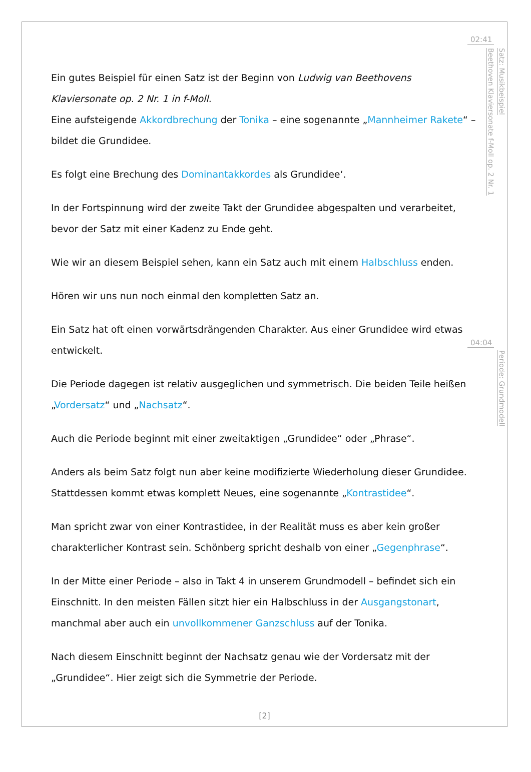Ein gutes Beispiel für einen Satz ist der Beginn von Ludwig van Beethovens Klaviersonate op. 2 Nr. 1 in f-Moll.
Eine aufsteigende Akkordbrechung der Tonika – eine sogenannte „Mannheimer Rakete“ – bildet die Grundidee.
Es folgt eine Brechung des Dominantakkordes als Grundidee‘.
In der Fortspinnung wird der zweite Takt der Grundidee abgespalten und verarbeitet, bevor der Satz mit einer Kadenz zu Ende geht.
Wie wir an diesem Beispiel sehen, kann ein Satz auch mit einem Halbschluss enden.
Hören wir uns nun noch einmal den kompletten Satz an.
Ein Satz hat oft einen vorwärtsdrängenden Charakter. Aus einer Grundidee wird etwas entwickelt.
Die Periode dagegen ist relativ ausgeglichen und symmetrisch. Die beiden Teile heißen „Vordersatz“ und „Nachsatz“.
Auch die Periode beginnt mit einer zweitaktigen „Grundidee“ oder „Phrase“.
Anders als beim Satz folgt nun aber keine modifizierte Wiederholung dieser Grundidee. Stattdessen kommt etwas komplett Neues, eine sogenannte „Kontrastidee“.
Man spricht zwar von einer Kontrastidee, in der Realität muss es aber kein großer charakterlicher Kontrast sein. Schönberg spricht deshalb von einer „Gegenphrase“.
In der Mitte einer Periode – also in Takt 4 in unserem Grundmodell – befindet sich ein Einschnitt. In den meisten Fällen sitzt hier ein Halbschluss in der Ausgangstonart, manchmal aber auch ein unvollkommener Ganzschluss auf der Tonika.
Nach diesem Einschnitt beginnt der Nachsatz genau wie der Vordersatz mit der „Grundidee“. Hier zeigt sich die Symmetrie der Periode.
02:41
Satz: Musikbeispiel
Beethoven Klaviersonate f-Moll op. 2 Nr. 1
04:04
Periode: Grundmodell
[2]